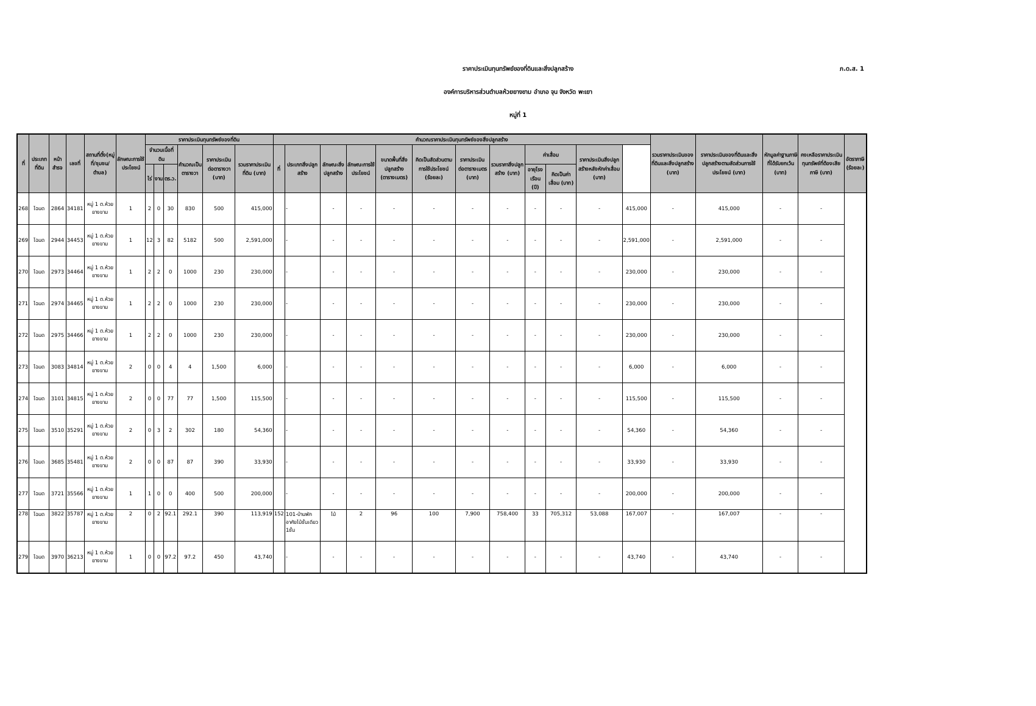ราคาประเมินทุนทรัพย์ของที่ดินและสิ่งปลูกสร้าง
ภ.ด.ส. 1
องค์การบริหารส่วนตำบลห้วยยางขาม อำเภอ จุน จังหวัด พะเยา
หมู่ที่ 1
| ที่ | ประเภทที่ดิน | หน้าสำรจ | เลขที่ | สถานที่ตั้ง(หมู่ที่/ชุมชน/ตำบล) | ลักษณะการใช้ประโยชน์ | ราคาประเมินทุนทรัพย์ของที่ดิน | | | | | | คำนวณราคาประเมินทุนทรัพย์ของสิ่งปลูกสร้าง | | | | | | | | | | | | รวมราคาประเมินของที่ดินและสิ่งปลูกสร้าง (บาท) | ราคาประเมินของที่ดินและสิ่งปลูกสร้างตามสัดส่วนการใช้ประโยชน์ (บาท) | หักมูลค่าฐานภาษีที่ได้รับยกเว้น (บาท) | คงเหลือราคาประเมินทุนทรัพย์ที่ต้องเสียภาษี (บาท) | อัตราภาษี (ร้อยละ) |
| --- | --- | --- | --- | --- | --- | --- | --- | --- | --- | --- | --- | --- | --- | --- | --- | --- | --- | --- | --- | --- | --- | --- | --- | --- | --- | --- | --- | --- |
| | | | | | | จำนวนเนื้อที่ดิน | | | คำนวณเป็นตารางวา | ราคาประเมินต่อตารางวา (บาท) | รวมราคาประเมินที่ดิน (บาท) | ที่ | ประเภทสิ่งปลูกสร้าง | ลักษณะสิ่งปลูกสร้าง | ลักษณะการใช้ประโยชน์ | ขนาดพื้นที่สิ่งปลูกสร้าง (ตารางเมตร) | คิดเป็นสัดส่วนตามการใช้ประโยชน์ (ร้อยละ) | ราคาประเมินต่อตารางเมตร (บาท) | รวมราคาสิ่งปลูกสร้าง (บาท) | ค่าเสื่อม | | ราคาประเมินสิ่งปลูกสร้างหลังหักค่าเสื่อม (บาท) | | | | | | |
| | | | | | | ไร่ | งาน | ตร.ว. | | | | | | | | | | | | อายุโรงเรือน (ปี) | คิดเป็นค่าเสื่อม (บาท) | | | | | | | |
| 268 | โฉนด | 2864 | 34181 | หมู่ 1 ต.ห้วยยางขาม | 1 | 2 | 0 | 30 | 830 | 500 | 415,000 | | - | - | - | - | - | - | - | - | - | - | 415,000 | - | 415,000 | - | - | |
| 269 | โฉนด | 2944 | 34453 | หมู่ 1 ต.ห้วยยางขาม | 1 | 12 | 3 | 82 | 5182 | 500 | 2,591,000 | | - | - | - | - | - | - | - | - | - | - | 2,591,000 | - | 2,591,000 | - | - | |
| 270 | โฉนด | 2973 | 34464 | หมู่ 1 ต.ห้วยยางขาม | 1 | 2 | 2 | 0 | 1000 | 230 | 230,000 | | - | - | - | - | - | - | - | - | - | - | 230,000 | - | 230,000 | - | - | |
| 271 | โฉนด | 2974 | 34465 | หมู่ 1 ต.ห้วยยางขาม | 1 | 2 | 2 | 0 | 1000 | 230 | 230,000 | | - | - | - | - | - | - | - | - | - | - | 230,000 | - | 230,000 | - | - | |
| 272 | โฉนด | 2975 | 34466 | หมู่ 1 ต.ห้วยยางขาม | 1 | 2 | 2 | 0 | 1000 | 230 | 230,000 | | - | - | - | - | - | - | - | - | - | - | 230,000 | - | 230,000 | - | - | |
| 273 | โฉนด | 3083 | 34814 | หมู่ 1 ต.ห้วยยางขาม | 2 | 0 | 0 | 4 | 4 | 1,500 | 6,000 | | - | - | - | - | - | - | - | - | - | - | 6,000 | - | 6,000 | - | - | |
| 274 | โฉนด | 3101 | 34815 | หมู่ 1 ต.ห้วยยางขาม | 2 | 0 | 0 | 77 | 77 | 1,500 | 115,500 | | - | - | - | - | - | - | - | - | - | - | 115,500 | - | 115,500 | - | - | |
| 275 | โฉนด | 3510 | 35291 | หมู่ 1 ต.ห้วยยางขาม | 2 | 0 | 3 | 2 | 302 | 180 | 54,360 | | - | - | - | - | - | - | - | - | - | - | 54,360 | - | 54,360 | - | - | |
| 276 | โฉนด | 3685 | 35481 | หมู่ 1 ต.ห้วยยางขาม | 2 | 0 | 0 | 87 | 87 | 390 | 33,930 | | - | - | - | - | - | - | - | - | - | - | 33,930 | - | 33,930 | - | - | |
| 277 | โฉนด | 3721 | 35566 | หมู่ 1 ต.ห้วยยางขาม | 1 | 1 | 0 | 0 | 400 | 500 | 200,000 | | - | - | - | - | - | - | - | - | - | - | 200,000 | - | 200,000 | - | - | |
| 278 | โฉนด | 3822 | 35787 | หมู่ 1 ต.ห้วยยางขาม | 2 | 0 | 2 | 92.1 | 292.1 | 390 | 113,919 | 152 | 101-บ้านพักอาศัยไม้ชั้นเดียว 1ชั้น | ไม้ | 2 | 96 | 100 | 7,900 | 758,400 | 33 | 705,312 | 53,088 | 167,007 | - | 167,007 | - | - | |
| 279 | โฉนด | 3970 | 36213 | หมู่ 1 ต.ห้วยยางขาม | 1 | 0 | 0 | 97.2 | 97.2 | 450 | 43,740 | | - | - | - | - | - | - | - | - | - | - | 43,740 | - | 43,740 | - | - | |